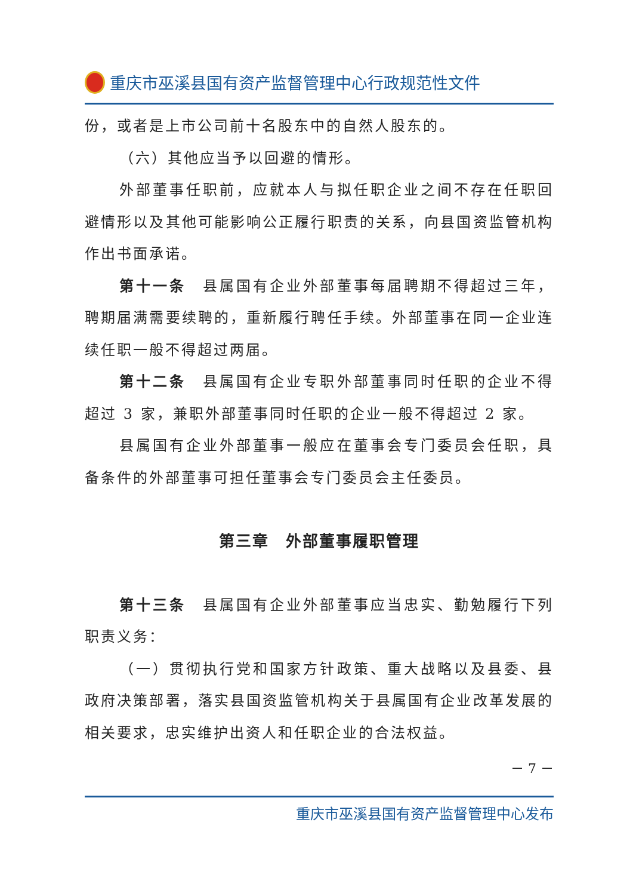重庆市巫溪县国有资产监督管理中心行政规范性文件
份，或者是上市公司前十名股东中的自然人股东的。
（六）其他应当予以回避的情形。
外部董事任职前，应就本人与拟任职企业之间不存在任职回避情形以及其他可能影响公正履行职责的关系，向县国资监管机构作出书面承诺。
第十一条　县属国有企业外部董事每届聘期不得超过三年，聘期届满需要续聘的，重新履行聘任手续。外部董事在同一企业连续任职一般不得超过两届。
第十二条　县属国有企业专职外部董事同时任职的企业不得超过 3 家，兼职外部董事同时任职的企业一般不得超过 2 家。
县属国有企业外部董事一般应在董事会专门委员会任职，具备条件的外部董事可担任董事会专门委员会主任委员。
第三章　外部董事履职管理
第十三条　县属国有企业外部董事应当忠实、勤勉履行下列职责义务：
（一）贯彻执行党和国家方针政策、重大战略以及县委、县政府决策部署，落实县国资监管机构关于县属国有企业改革发展的相关要求，忠实维护出资人和任职企业的合法权益。
－ 7 －
重庆市巫溪县国有资产监督管理中心发布